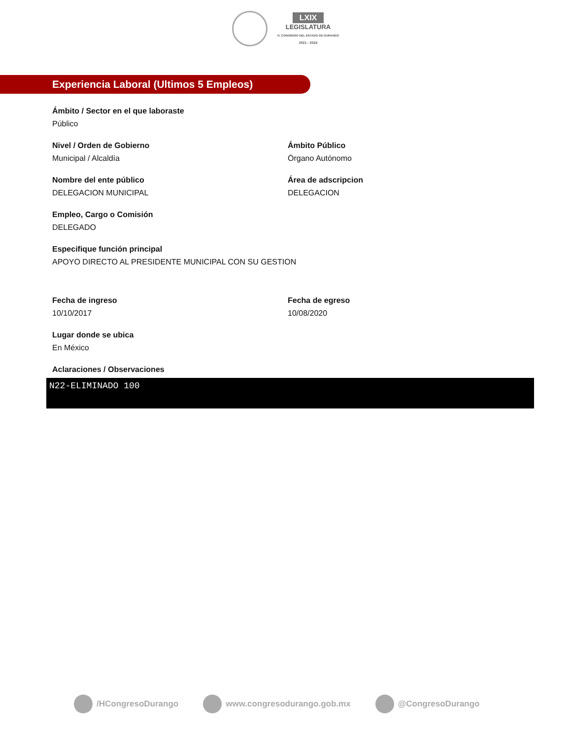LXIX
LEGISLATURA
H. CONGRESO DEL ESTADO DE DURANGO
2021 - 2024
Experiencia Laboral (Ultimos 5 Empleos)
Ámbito / Sector en el que laboraste
Público
Nivel / Orden de Gobierno
Municipal / Alcaldía
Ámbito Público
Órgano Autónomo
Nombre del ente público
DELEGACION MUNICIPAL
Área de adscripcion
DELEGACION
Empleo, Cargo o Comisión
DELEGADO
Especifique función principal
APOYO DIRECTO AL PRESIDENTE MUNICIPAL CON SU GESTION
Fecha de ingreso
10/10/2017
Fecha de egreso
10/08/2020
Lugar donde se ubica
En México
Aclaraciones / Observaciones
N22-ELIMINADO 100
/HCongresoDurango www.congresodurango.gob.mx @CongresoDurango